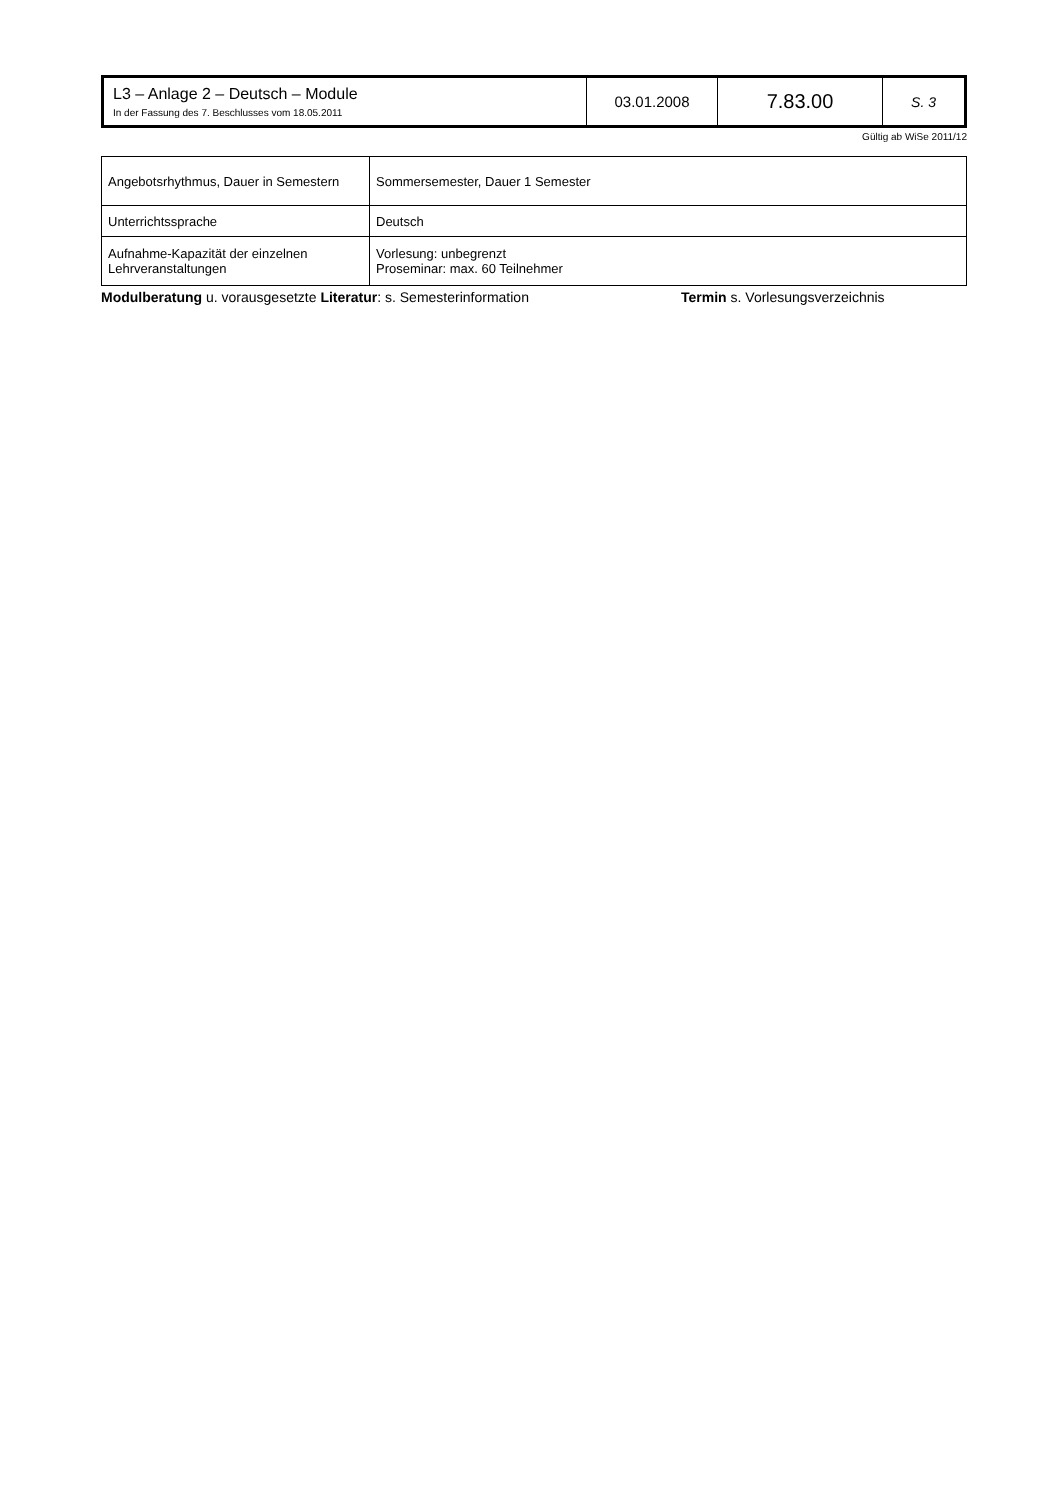| L3 – Anlage 2 – Deutsch – Module In der Fassung des 7. Beschlusses vom 18.05.2011 | 03.01.2008 | 7.83.00 | S. 3 |
Gültig ab WiSe 2011/12
| Angebotsrhythmus, Dauer in Semestern | Sommersemester, Dauer 1 Semester |
| Unterrichtssprache | Deutsch |
| Aufnahme-Kapazität der einzelnen Lehrveranstaltungen | Vorlesung: unbegrenzt Proseminar: max. 60 Teilnehmer |
Modulberatung u. vorausgesetzte Literatur: s. Semesterinformation Termin s. Vorlesungsverzeichnis